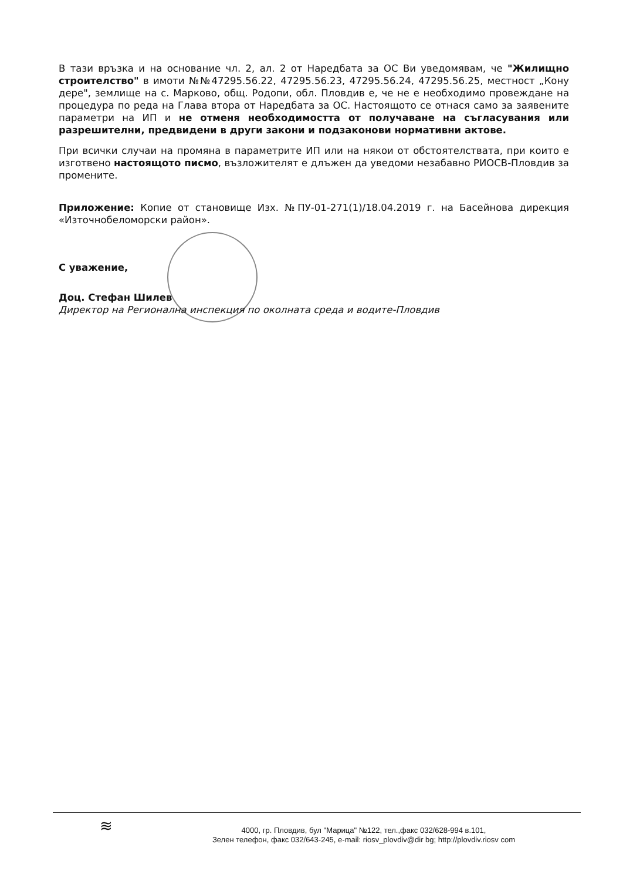В тази връзка и на основание чл. 2, ал. 2 от Наредбата за ОС Ви уведомявам, че "Жилищно строителство" в имоти №№47295.56.22, 47295.56.23, 47295.56.24, 47295.56.25, местност „Кону дере", землище на с. Марково, общ. Родопи, обл. Пловдив е, че не е необходимо провеждане на процедура по реда на Глава втора от Наредбата за ОС. Настоящото се отнася само за заявените параметри на ИП и не отменя необходимостта от получаване на съгласувания или разрешителни, предвидени в други закони и подзаконови нормативни актове.
При всички случаи на промяна в параметрите ИП или на някои от обстоятелствата, при които е изготвено настоящото писмо, възложителят е длъжен да уведоми незабавно РИОСВ-Пловдив за промените.
Приложение: Копие от становище Изх. №ПУ-01-271(1)/18.04.2019 г. на Басейнова дирекция «Източнобеломорски район».
С уважение,
Доц. Стефан Шилев
Директор на Регионална инспекция по околната среда и водите-Пловдив
≋
4000, гр. Пловдив, бул "Марица" №122, тел.,факс 032/628-994 в.101,
Зелен телефон, факс 032/643-245, e-mail: riosv_plovdiv@dir bg; http://plovdiv.riosv com